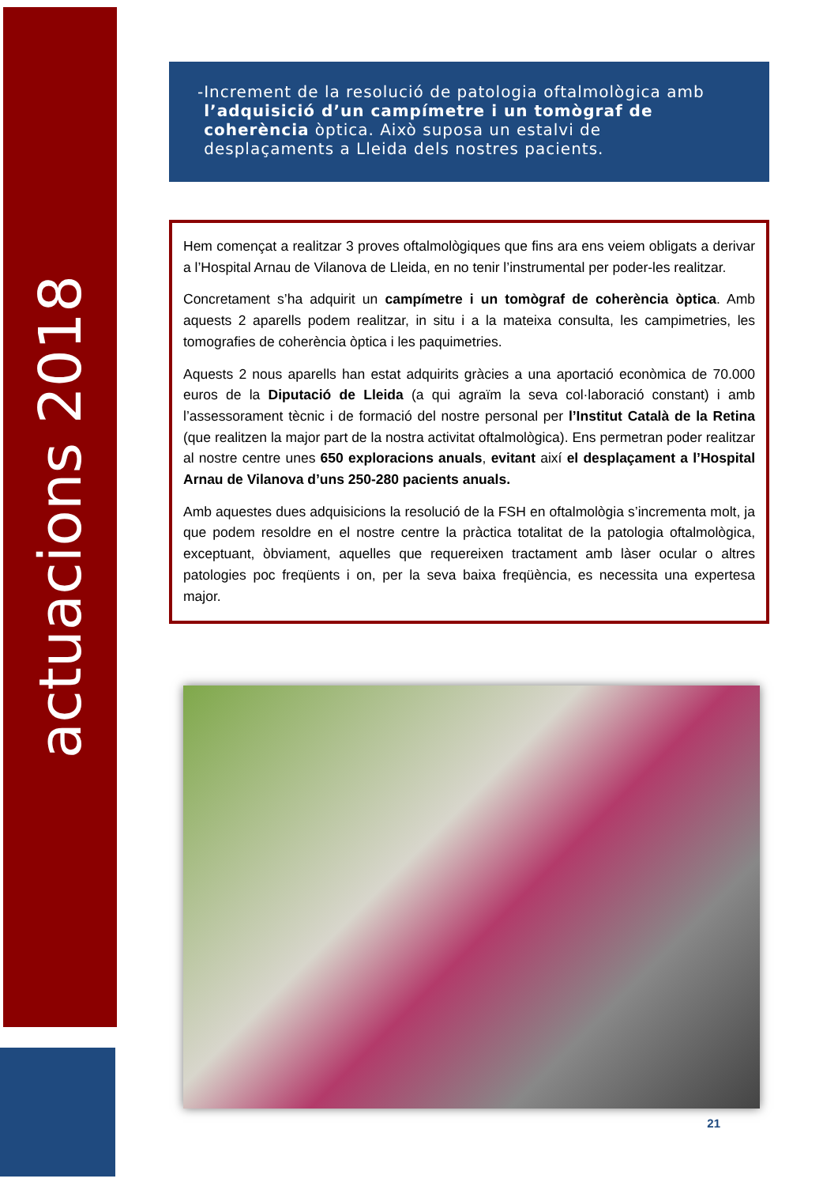actuacions 2018
- Increment de la resolució de patologia oftalmològica amb l’adquisició d’un campímetre i un tomògraf de coherència òptica. Això suposa un estalvi de desplaçaments a Lleida dels nostres pacients.
Hem començat a realitzar 3 proves oftalmològiques que fins ara ens veiem obligats a derivar a l’Hospital Arnau de Vilanova de Lleida, en no tenir l’instrumental per poder-les realitzar.
Concretament s’ha adquirit un campímetre i un tomògraf de coherència òptica. Amb aquests 2 aparells podem realitzar, in situ i a la mateixa consulta, les campimetries, les tomografies de coherència òptica i les paquimetries.
Aquests 2 nous aparells han estat adquirits gràcies a una aportació econòmica de 70.000 euros de la Diputació de Lleida (a qui agraïm la seva col·laboració constant) i amb l’assessorament tècnic i de formació del nostre personal per l’Institut Català de la Retina (que realitzen la major part de la nostra activitat oftalmològica). Ens permetran poder realitzar al nostre centre unes 650 exploracions anuals, evitant així el desplaçament a l’Hospital Arnau de Vilanova d’uns 250-280 pacients anuals.
Amb aquestes dues adquisicions la resolució de la FSH en oftalmològia s’incrementa molt, ja que podem resoldre en el nostre centre la pràctica totalitat de la patologia oftalmològica, exceptuant, òbviament, aquelles que requereixen tractament amb làser ocular o altres patologies poc freqüents i on, per la seva baixa freqüència, es necessita una expertesa major.
21